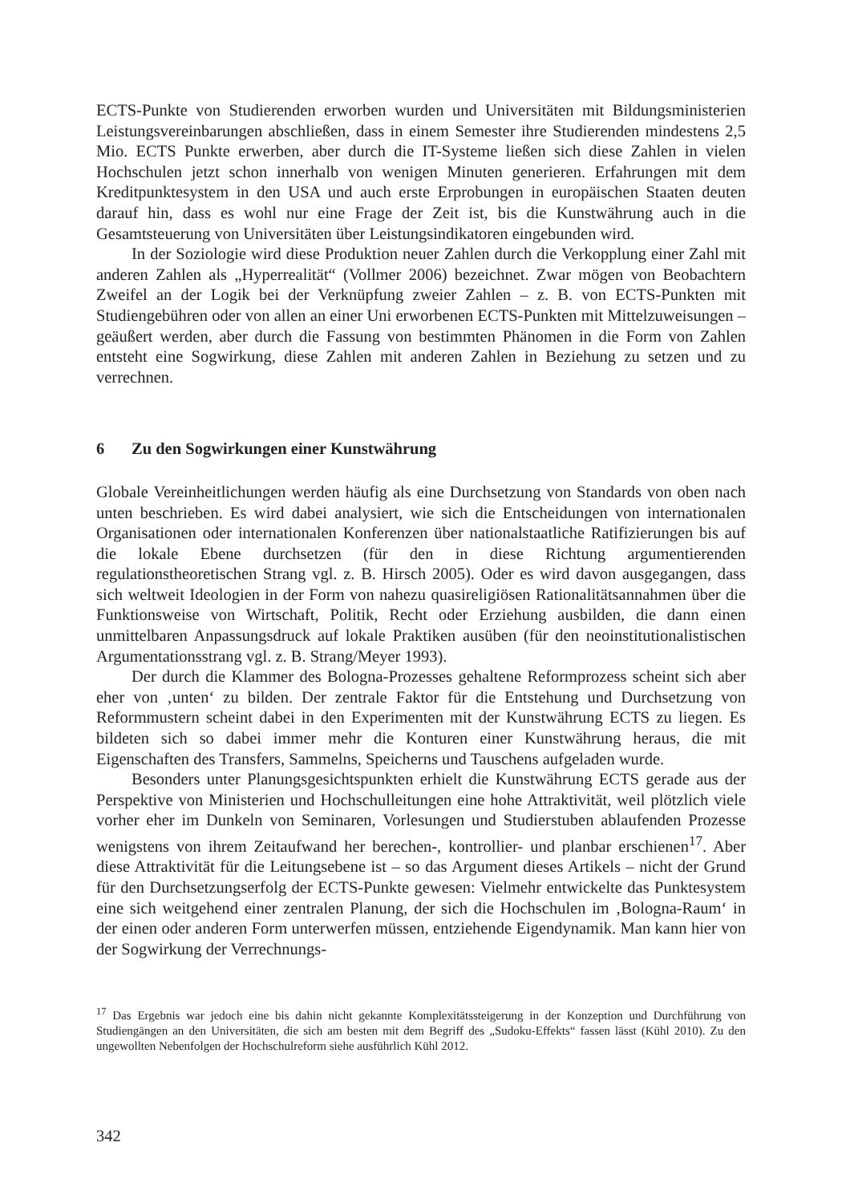ECTS-Punkte von Studierenden erworben wurden und Universitäten mit Bildungsministerien Leistungsvereinbarungen abschließen, dass in einem Semester ihre Studierenden mindestens 2,5 Mio. ECTS Punkte erwerben, aber durch die IT-Systeme ließen sich diese Zahlen in vielen Hochschulen jetzt schon innerhalb von wenigen Minuten generieren. Erfahrungen mit dem Kreditpunktesystem in den USA und auch erste Erprobungen in europäischen Staaten deuten darauf hin, dass es wohl nur eine Frage der Zeit ist, bis die Kunstwährung auch in die Gesamtsteuerung von Universitäten über Leistungsindikatoren eingebunden wird.
In der Soziologie wird diese Produktion neuer Zahlen durch die Verkopplung einer Zahl mit anderen Zahlen als „Hyperrealität“ (Vollmer 2006) bezeichnet. Zwar mögen von Beobachtern Zweifel an der Logik bei der Verknüpfung zweier Zahlen – z. B. von ECTS-Punkten mit Studiengebühren oder von allen an einer Uni erworbenen ECTS-Punkten mit Mittelzuweisungen – geäußert werden, aber durch die Fassung von bestimmten Phänomen in die Form von Zahlen entsteht eine Sogwirkung, diese Zahlen mit anderen Zahlen in Beziehung zu setzen und zu verrechnen.
6 Zu den Sogwirkungen einer Kunstwährung
Globale Vereinheitlichungen werden häufig als eine Durchsetzung von Standards von oben nach unten beschrieben. Es wird dabei analysiert, wie sich die Entscheidungen von internationalen Organisationen oder internationalen Konferenzen über nationalstaatliche Ratifizierungen bis auf die lokale Ebene durchsetzen (für den in diese Richtung argumentierenden regulationstheoretischen Strang vgl. z. B. Hirsch 2005). Oder es wird davon ausgegangen, dass sich weltweit Ideologien in der Form von nahezu quasireligiösen Rationalitätsannahmen über die Funktionsweise von Wirtschaft, Politik, Recht oder Erziehung ausbilden, die dann einen unmittelbaren Anpassungsdruck auf lokale Praktiken ausüben (für den neoinstitutionalistischen Argumentationsstrang vgl. z. B. Strang/Meyer 1993).
Der durch die Klammer des Bologna-Prozesses gehaltene Reformprozess scheint sich aber eher von ‚unten‘ zu bilden. Der zentrale Faktor für die Entstehung und Durchsetzung von Reformmustern scheint dabei in den Experimenten mit der Kunstwährung ECTS zu liegen. Es bildeten sich so dabei immer mehr die Konturen einer Kunstwährung heraus, die mit Eigenschaften des Transfers, Sammelns, Speicherns und Tauschens aufgeladen wurde.
Besonders unter Planungsgesichtspunkten erhielt die Kunstwährung ECTS gerade aus der Perspektive von Ministerien und Hochschulleitungen eine hohe Attraktivität, weil plötzlich viele vorher eher im Dunkeln von Seminaren, Vorlesungen und Studierstuben ablaufenden Prozesse wenigstens von ihrem Zeitaufwand her berechen-, kontrollier- und planbar erschienen<sup>17</sup>. Aber diese Attraktivität für die Leitungsebene ist – so das Argument dieses Artikels – nicht der Grund für den Durchsetzungserfolg der ECTS-Punkte gewesen: Vielmehr entwickelte das Punktesystem eine sich weitgehend einer zentralen Planung, der sich die Hochschulen im ‚Bologna-Raum‘ in der einen oder anderen Form unterwerfen müssen, entziehende Eigendynamik. Man kann hier von der Sogwirkung der Verrechnungs-
<sup>17</sup> Das Ergebnis war jedoch eine bis dahin nicht gekannte Komplexitätssteigerung in der Konzeption und Durchführung von Studiengängen an den Universitäten, die sich am besten mit dem Begriff des „Sudoku-Effekts“ fassen lässt (Kühl 2010). Zu den ungewollten Nebenfolgen der Hochschulreform siehe ausführlich Kühl 2012.
342